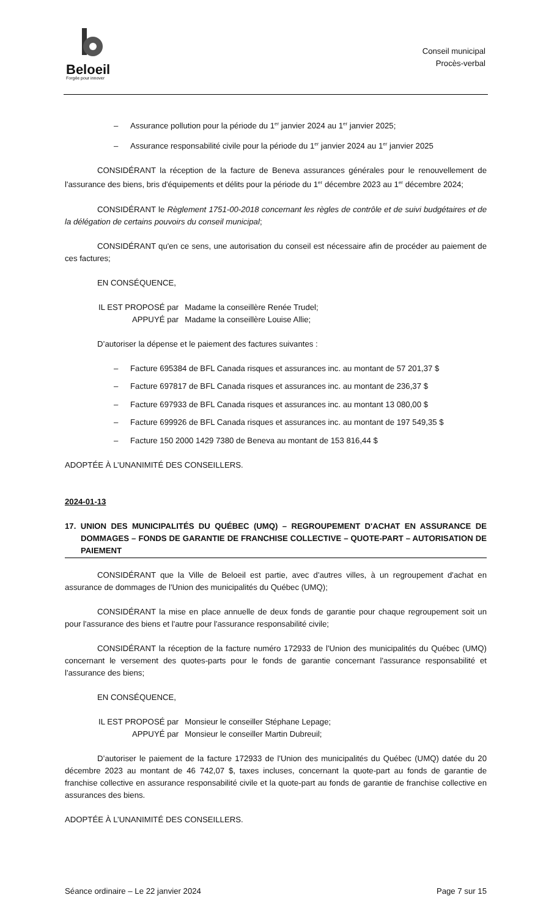Beloeil
Forgée pour innover
Conseil municipal
Procès-verbal
– Assurance pollution pour la période du 1<sup>er</sup> janvier 2024 au 1<sup>er</sup> janvier 2025;
– Assurance responsabilité civile pour la période du 1<sup>er</sup> janvier 2024 au 1<sup>er</sup> janvier 2025
CONSIDÉRANT la réception de la facture de Beneva assurances générales pour le renouvellement de l'assurance des biens, bris d'équipements et délits pour la période du 1<sup>er</sup> décembre 2023 au 1<sup>er</sup> décembre 2024;
CONSIDÉRANT le Règlement 1751-00-2018 concernant les règles de contrôle et de suivi budgétaires et de la délégation de certains pouvoirs du conseil municipal;
CONSIDÉRANT qu'en ce sens, une autorisation du conseil est nécessaire afin de procéder au paiement de ces factures;
EN CONSÉQUENCE,
| IL EST PROPOSÉ par | Madame la conseillère Renée Trudel; |
| APPUYÉ par | Madame la conseillère Louise Allie; |
D’autoriser la dépense et le paiement des factures suivantes :
– Facture 695384 de BFL Canada risques et assurances inc. au montant de 57 201,37 $
– Facture 697817 de BFL Canada risques et assurances inc. au montant de 236,37 $
– Facture 697933 de BFL Canada risques et assurances inc. au montant 13 080,00 $
– Facture 699926 de BFL Canada risques et assurances inc. au montant de 197 549,35 $
– Facture 150 2000 1429 7380 de Beneva au montant de 153 816,44 $
ADOPTÉE À L’UNANIMITÉ DES CONSEILLERS.
2024-01-13
17. UNION DES MUNICIPALITÉS DU QUÉBEC (UMQ) – REGROUPEMENT D'ACHAT EN ASSURANCE DE DOMMAGES – FONDS DE GARANTIE DE FRANCHISE COLLECTIVE – QUOTE-PART – AUTORISATION DE PAIEMENT
CONSIDÉRANT que la Ville de Beloeil est partie, avec d'autres villes, à un regroupement d'achat en assurance de dommages de l'Union des municipalités du Québec (UMQ);
CONSIDÉRANT la mise en place annuelle de deux fonds de garantie pour chaque regroupement soit un pour l'assurance des biens et l'autre pour l'assurance responsabilité civile;
CONSIDÉRANT la réception de la facture numéro 172933 de l'Union des municipalités du Québec (UMQ) concernant le versement des quotes-parts pour le fonds de garantie concernant l'assurance responsabilité et l'assurance des biens;
EN CONSÉQUENCE,
| IL EST PROPOSÉ par | Monsieur le conseiller Stéphane Lepage; |
| APPUYÉ par | Monsieur le conseiller Martin Dubreuil; |
D’autoriser le paiement de la facture 172933 de l'Union des municipalités du Québec (UMQ) datée du 20 décembre 2023 au montant de 46 742,07 $, taxes incluses, concernant la quote-part au fonds de garantie de franchise collective en assurance responsabilité civile et la quote-part au fonds de garantie de franchise collective en assurances des biens.
ADOPTÉE À L’UNANIMITÉ DES CONSEILLERS.
Séance ordinaire – Le 22 janvier 2024 Page 7 sur 15